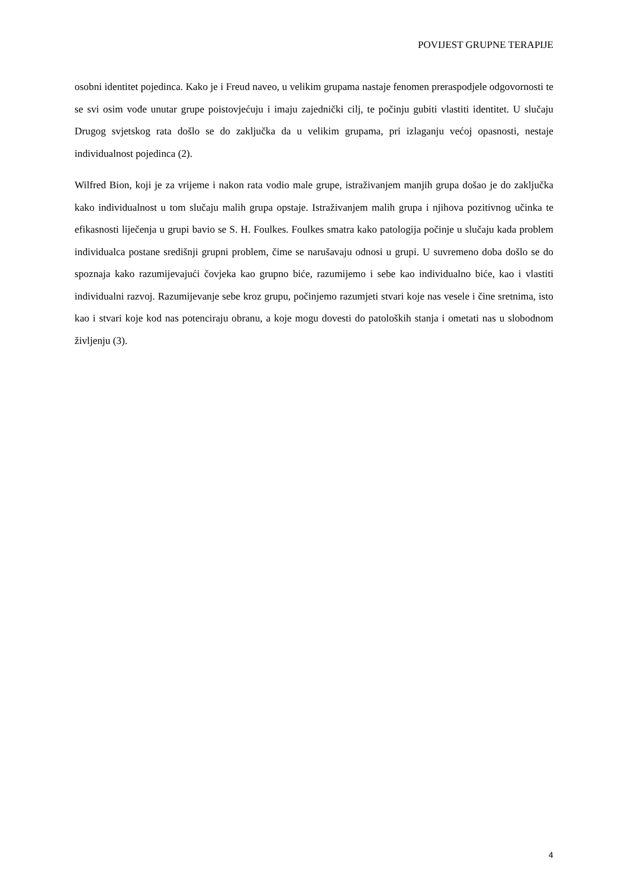POVIJEST GRUPNE TERAPIJE
osobni identitet pojedinca. Kako je i Freud naveo, u velikim grupama nastaje fenomen preraspodjele odgovornosti te se svi osim vođe unutar grupe poistovjećuju i imaju zajednički cilj, te počinju gubiti vlastiti identitet. U slučaju Drugog svjetskog rata došlo se do zaključka da u velikim grupama, pri izlaganju većoj opasnosti, nestaje individualnost pojedinca (2).
Wilfred Bion, koji je za vrijeme i nakon rata vodio male grupe, istraživanjem manjih grupa došao je do zaključka kako individualnost u tom slučaju malih grupa opstaje. Istraživanjem malih grupa i njihova pozitivnog učinka te efikasnosti liječenja u grupi bavio se S. H. Foulkes. Foulkes smatra kako patologija počinje u slučaju kada problem individualca postane središnji grupni problem, čime se narušavaju odnosi u grupi. U suvremeno doba došlo se do spoznaja kako razumijevajući čovjeka kao grupno biće, razumijemo i sebe kao individualno biće, kao i vlastiti individualni razvoj. Razumijevanje sebe kroz grupu, počinjemo razumjeti stvari koje nas vesele i čine sretnima, isto kao i stvari koje kod nas potenciraju obranu, a koje mogu dovesti do patoloških stanja i ometati nas u slobodnom življenju (3).
4